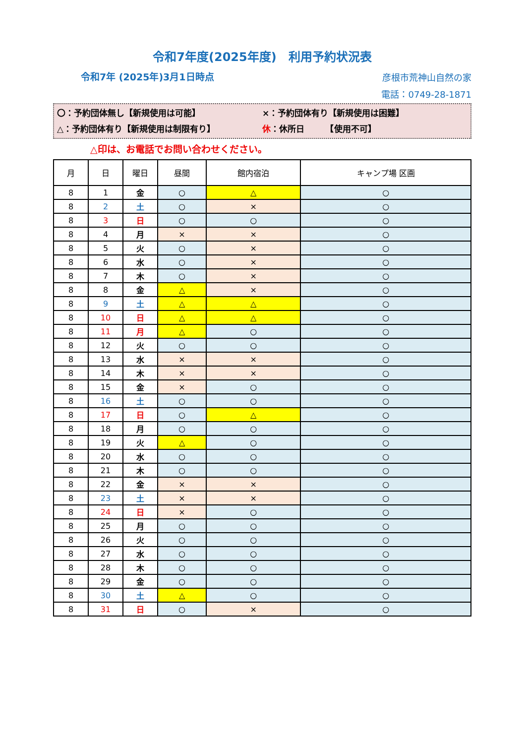令和7年度(2025年度)　利用予約状況表
令和7年 (2025年)3月1日時点
彦根市荒神山自然の家
電話：0749-28-1871
〇：予約団体無し【新規使用は可能】 ×：予約団体有り【新規使用は困難】
△：予約団体有り【新規使用は制限有り】 休：休所日　　　【使用不可】
△印は、お電話でお問い合わせください。
| 月 | 日 | 曜日 | 昼間 | 館内宿泊 | キャンプ場 区画 |
| --- | --- | --- | --- | --- | --- |
| 8 | 1 | 金 | ○ | △ | ○ |
| 8 | 2 | 土 | ○ | × | ○ |
| 8 | 3 | 日 | ○ | ○ | ○ |
| 8 | 4 | 月 | × | × | ○ |
| 8 | 5 | 火 | ○ | × | ○ |
| 8 | 6 | 水 | ○ | × | ○ |
| 8 | 7 | 木 | ○ | × | ○ |
| 8 | 8 | 金 | △ | × | ○ |
| 8 | 9 | 土 | △ | △ | ○ |
| 8 | 10 | 日 | △ | △ | ○ |
| 8 | 11 | 月 | △ | ○ | ○ |
| 8 | 12 | 火 | ○ | ○ | ○ |
| 8 | 13 | 水 | × | × | ○ |
| 8 | 14 | 木 | × | × | ○ |
| 8 | 15 | 金 | × | ○ | ○ |
| 8 | 16 | 土 | ○ | ○ | ○ |
| 8 | 17 | 日 | ○ | △ | ○ |
| 8 | 18 | 月 | ○ | ○ | ○ |
| 8 | 19 | 火 | △ | ○ | ○ |
| 8 | 20 | 水 | ○ | ○ | ○ |
| 8 | 21 | 木 | ○ | ○ | ○ |
| 8 | 22 | 金 | × | × | ○ |
| 8 | 23 | 土 | × | × | ○ |
| 8 | 24 | 日 | × | ○ | ○ |
| 8 | 25 | 月 | ○ | ○ | ○ |
| 8 | 26 | 火 | ○ | ○ | ○ |
| 8 | 27 | 水 | ○ | ○ | ○ |
| 8 | 28 | 木 | ○ | ○ | ○ |
| 8 | 29 | 金 | ○ | ○ | ○ |
| 8 | 30 | 土 | △ | ○ | ○ |
| 8 | 31 | 日 | ○ | × | ○ |